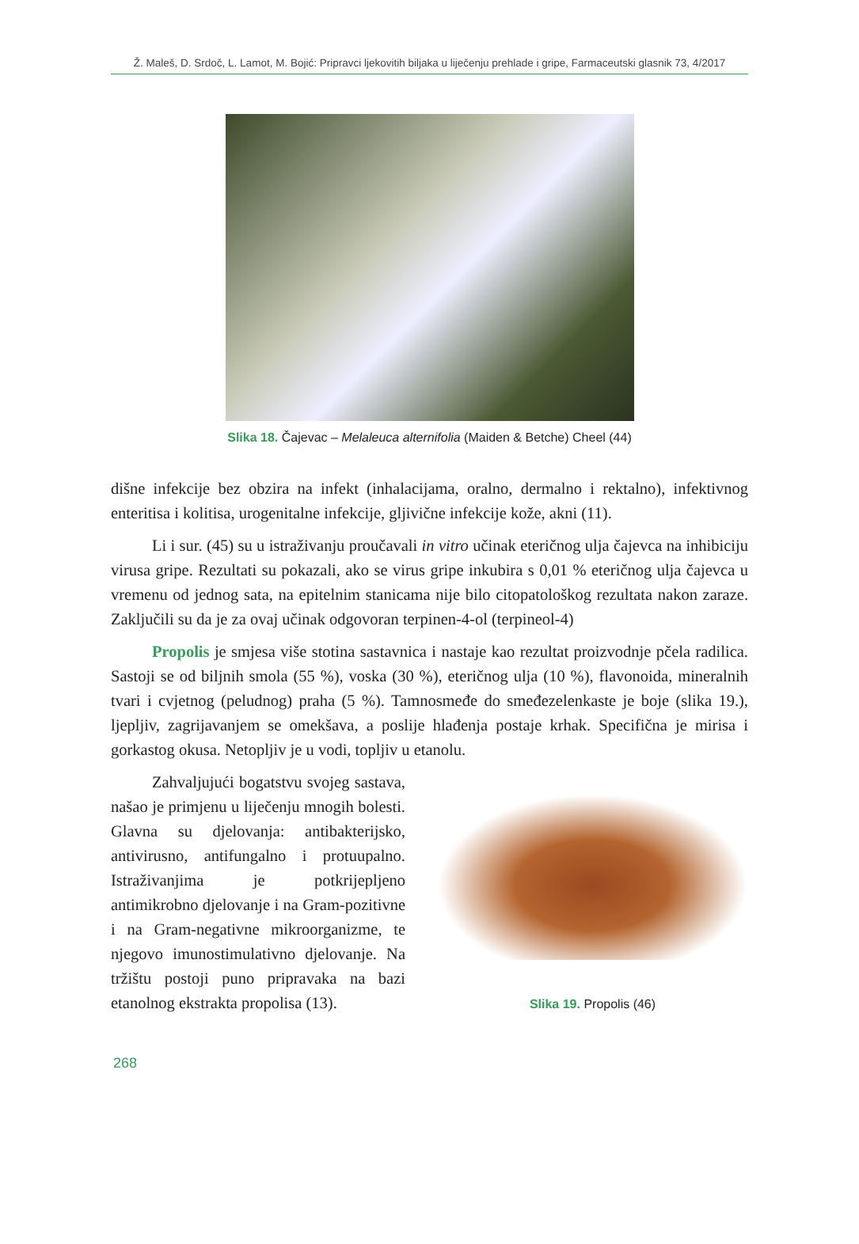Ž. Maleš, D. Srdoč, L. Lamot, M. Bojić: Pripravci ljekovitih biljaka u liječenju prehlade i gripe, Farmaceutski glasnik 73, 4/2017
Slika 18. Čajevac – Melaleuca alternifolia (Maiden & Betche) Cheel (44)
dišne infekcije bez obzira na infekt (inhalacijama, oralno, dermalno i rektalno), infektivnog enteritisa i kolitisa, urogenitalne infekcije, gljivične infekcije kože, akni (11).
Li i sur. (45) su u istraživanju proučavali in vitro učinak eteričnog ulja čajevca na inhibiciju virusa gripe. Rezultati su pokazali, ako se virus gripe inkubira s 0,01 % eteričnog ulja čajevca u vremenu od jednog sata, na epitelnim stanicama nije bilo citopatološkog rezultata nakon zaraze. Zaključili su da je za ovaj učinak odgovoran terpinen-4-ol (terpineol-4)
Propolis je smjesa više stotina sastavnica i nastaje kao rezultat proizvodnje pčela radilica. Sastoji se od biljnih smola (55 %), voska (30 %), eteričnog ulja (10 %), flavonoida, mineralnih tvari i cvjetnog (peludnog) praha (5 %). Tamnosmeđe do smeđezelenkaste je boje (slika 19.), ljepljiv, zagrijavanjem se omekšava, a poslije hlađenja postaje krhak. Specifična je mirisa i gorkastog okusa. Netopljiv je u vodi, topljiv u etanolu.
Zahvaljujući bogatstvu svojeg sastava, našao je primjenu u liječenju mnogih bolesti. Glavna su djelovanja: antibakterijsko, antivirusno, antifungalno i protuupalno. Istraživanjima je potkrijepljeno antimikrobno djelovanje i na Gram-pozitivne i na Gram-negativne mikroorganizme, te njegovo imunostimulativno djelovanje. Na tržištu postoji puno pripravaka na bazi etanolnog ekstrakta propolisa (13).
Slika 19. Propolis (46)
268